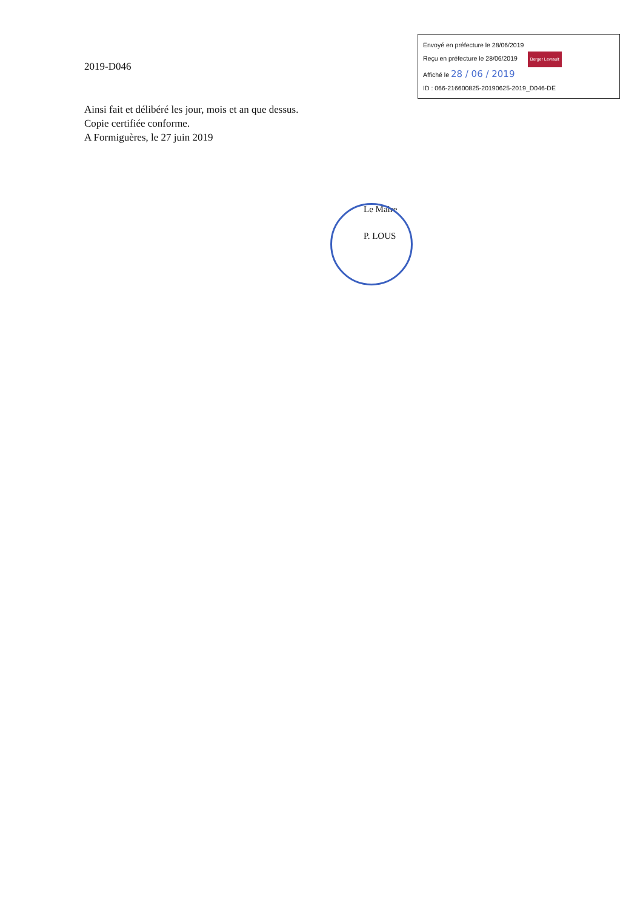2019-D046
Envoyé en préfecture le 28/06/2019
Reçu en préfecture le 28/06/2019 Berger Levrault
Affiché le 28 / 06 / 2019
ID : 066-216600825-20190625-2019_D046-DE
Ainsi fait et délibéré les jour, mois et an que dessus.
Copie certifiée conforme.
A Formiguères, le 27 juin 2019
Le Maire
P. LOUS